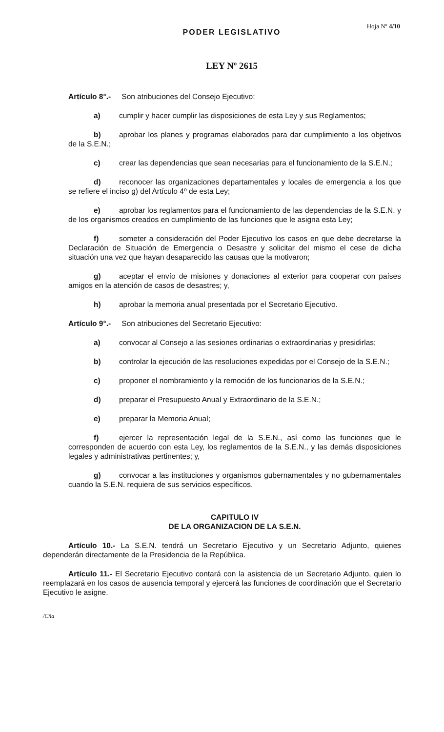Hoja Nº 4/10
PODER LEGISLATIVO
LEY Nº 2615
Artículo 8°.- Son atribuciones del Consejo Ejecutivo:
a) cumplir y hacer cumplir las disposiciones de esta Ley y sus Reglamentos;
b) aprobar los planes y programas elaborados para dar cumplimiento a los objetivos de la S.E.N.;
c) crear las dependencias que sean necesarias para el funcionamiento de la S.E.N.;
d) reconocer las organizaciones departamentales y locales de emergencia a los que se refiere el inciso g) del Artículo 4º de esta Ley;
e) aprobar los reglamentos para el funcionamiento de las dependencias de la S.E.N. y de los organismos creados en cumplimiento de las funciones que le asigna esta Ley;
f) someter a consideración del Poder Ejecutivo los casos en que debe decretarse la Declaración de Situación de Emergencia o Desastre y solicitar del mismo el cese de dicha situación una vez que hayan desaparecido las causas que la motivaron;
g) aceptar el envío de misiones y donaciones al exterior para cooperar con países amigos en la atención de casos de desastres; y,
h) aprobar la memoria anual presentada por el Secretario Ejecutivo.
Artículo 9°.- Son atribuciones del Secretario Ejecutivo:
a) convocar al Consejo a las sesiones ordinarias o extraordinarias y presidirlas;
b) controlar la ejecución de las resoluciones expedidas por el Consejo de la S.E.N.;
c) proponer el nombramiento y la remoción de los funcionarios de la S.E.N.;
d) preparar el Presupuesto Anual y Extraordinario de la S.E.N.;
e) preparar la Memoria Anual;
f) ejercer la representación legal de la S.E.N., así como las funciones que le corresponden de acuerdo con esta Ley, los reglamentos de la S.E.N., y las demás disposiciones legales y administrativas pertinentes; y,
g) convocar a las instituciones y organismos gubernamentales y no gubernamentales cuando la S.E.N. requiera de sus servicios específicos.
CAPITULO IV
DE LA ORGANIZACION DE LA S.E.N.
Artículo 10.- La S.E.N. tendrá un Secretario Ejecutivo y un Secretario Adjunto, quienes dependerán directamente de la Presidencia de la República.
Artículo 11.- El Secretario Ejecutivo contará con la asistencia de un Secretario Adjunto, quien lo reemplazará en los casos de ausencia temporal y ejercerá las funciones de coordinación que el Secretario Ejecutivo le asigne.
/Cña